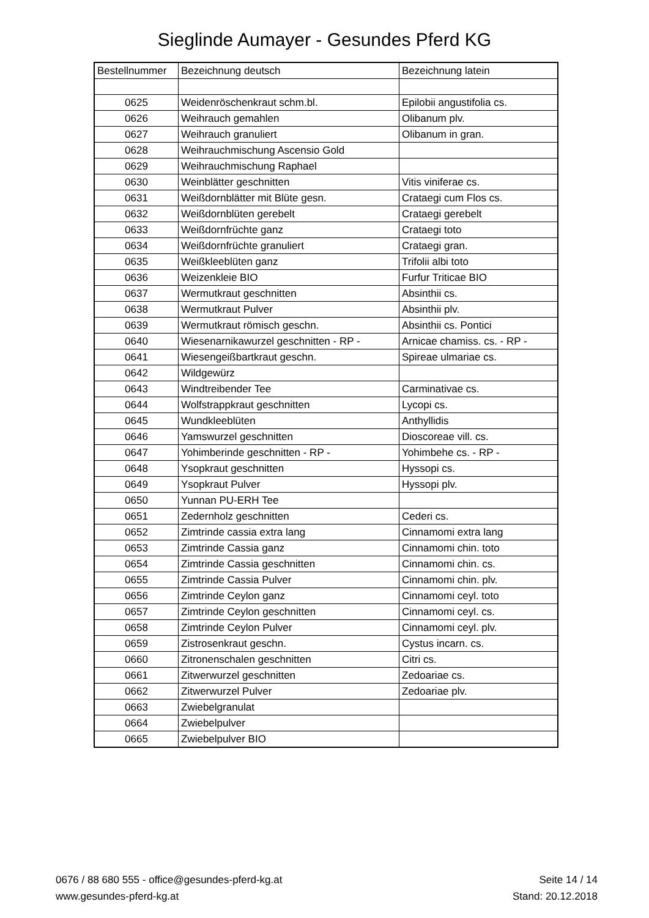Sieglinde Aumayer - Gesundes Pferd KG
| Bestellnummer | Bezeichnung deutsch | Bezeichnung latein |
| --- | --- | --- |
| 0625 | Weidenröschenkraut schm.bl. | Epilobii angustifolia cs. |
| 0626 | Weihrauch gemahlen | Olibanum plv. |
| 0627 | Weihrauch granuliert | Olibanum in gran. |
| 0628 | Weihrauchmischung Ascensio Gold | |
| 0629 | Weihrauchmischung Raphael | |
| 0630 | Weinblätter geschnitten | Vitis viniferae cs. |
| 0631 | Weißdornblätter mit Blüte gesn. | Crataegi cum Flos cs. |
| 0632 | Weißdornblüten gerebelt | Crataegi gerebelt |
| 0633 | Weißdornfrüchte ganz | Crataegi toto |
| 0634 | Weißdornfrüchte granuliert | Crataegi gran. |
| 0635 | Weißkleeblüten ganz | Trifolii albi toto |
| 0636 | Weizenkleie BIO | Furfur Triticae BIO |
| 0637 | Wermutkraut geschnitten | Absinthii cs. |
| 0638 | Wermutkraut Pulver | Absinthii plv. |
| 0639 | Wermutkraut römisch geschn. | Absinthii cs. Pontici |
| 0640 | Wiesenarnikawurzel geschnitten - RP - | Arnicae chamiss. cs. - RP - |
| 0641 | Wiesengeißbartkraut geschn. | Spireae ulmariae cs. |
| 0642 | Wildgewürz | |
| 0643 | Windtreibender Tee | Carminativae cs. |
| 0644 | Wolfstrappkraut geschnitten | Lycopi cs. |
| 0645 | Wundkleeblüten | Anthyllidis |
| 0646 | Yamswurzel geschnitten | Dioscoreae vill. cs. |
| 0647 | Yohimberinde geschnitten - RP - | Yohimbehe cs. - RP - |
| 0648 | Ysopkraut geschnitten | Hyssopi cs. |
| 0649 | Ysopkraut Pulver | Hyssopi plv. |
| 0650 | Yunnan PU-ERH Tee | |
| 0651 | Zedernholz geschnitten | Cederi cs. |
| 0652 | Zimtrinde cassia extra lang | Cinnamomi extra lang |
| 0653 | Zimtrinde Cassia ganz | Cinnamomi chin. toto |
| 0654 | Zimtrinde Cassia geschnitten | Cinnamomi chin. cs. |
| 0655 | Zimtrinde Cassia Pulver | Cinnamomi chin. plv. |
| 0656 | Zimtrinde Ceylon ganz | Cinnamomi ceyl. toto |
| 0657 | Zimtrinde Ceylon geschnitten | Cinnamomi ceyl. cs. |
| 0658 | Zimtrinde Ceylon Pulver | Cinnamomi ceyl. plv. |
| 0659 | Zistrosenkraut geschn. | Cystus incarn. cs. |
| 0660 | Zitronenschalen geschnitten | Citri cs. |
| 0661 | Zitwerwurzel geschnitten | Zedoariae cs. |
| 0662 | Zitwerwurzel Pulver | Zedoariae plv. |
| 0663 | Zwiebelgranulat | |
| 0664 | Zwiebelpulver | |
| 0665 | Zwiebelpulver BIO | |
0676 / 88 680 555 - office@gesundes-pferd-kg.at
www.gesundes-pferd-kg.at
Seite 14 / 14
Stand: 20.12.2018